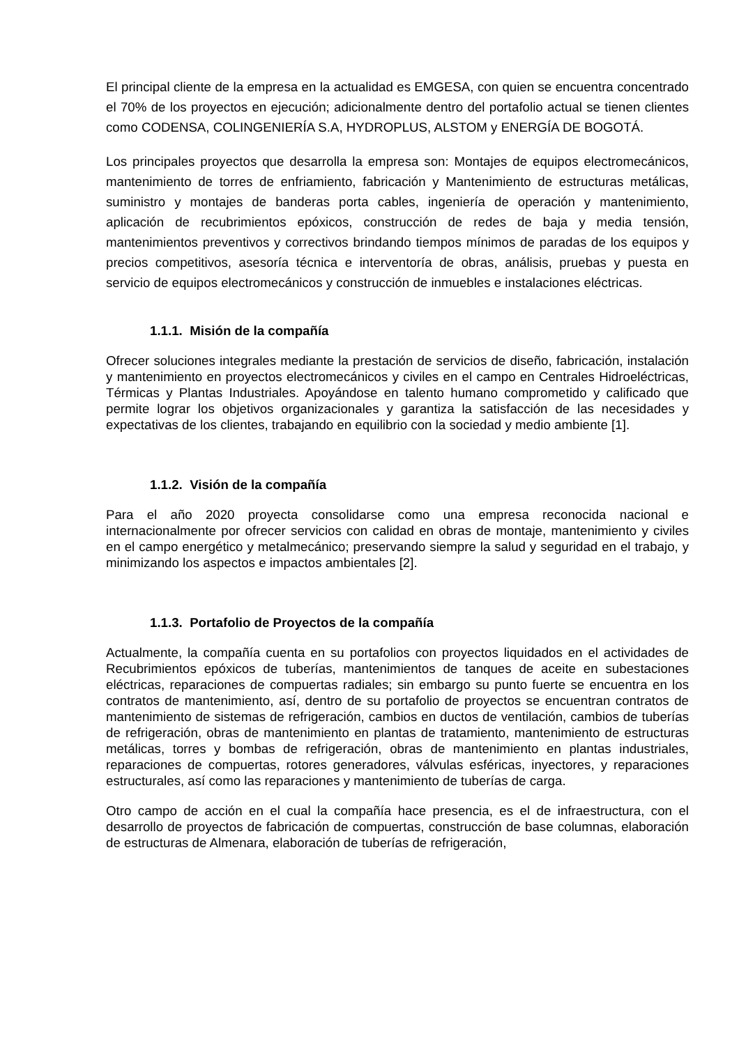El principal cliente de la empresa en la actualidad es EMGESA, con quien se encuentra concentrado el 70% de los proyectos en ejecución; adicionalmente dentro del portafolio actual se tienen clientes como CODENSA, COLINGENIERÍA S.A, HYDROPLUS, ALSTOM y ENERGÍA DE BOGOTÁ.
Los principales proyectos que desarrolla la empresa son: Montajes de equipos electromecánicos, mantenimiento de torres de enfriamiento, fabricación y Mantenimiento de estructuras metálicas, suministro y montajes de banderas porta cables, ingeniería de operación y mantenimiento, aplicación de recubrimientos epóxicos, construcción de redes de baja y media tensión, mantenimientos preventivos y correctivos brindando tiempos mínimos de paradas de los equipos y precios competitivos, asesoría técnica e interventoría de obras, análisis, pruebas y puesta en servicio de equipos electromecánicos y construcción de inmuebles e instalaciones eléctricas.
1.1.1. Misión de la compañía
Ofrecer soluciones integrales mediante la prestación de servicios de diseño, fabricación, instalación y mantenimiento en proyectos electromecánicos y civiles en el campo en Centrales Hidroeléctricas, Térmicas y Plantas Industriales. Apoyándose en talento humano comprometido y calificado que permite lograr los objetivos organizacionales y garantiza la satisfacción de las necesidades y expectativas de los clientes, trabajando en equilibrio con la sociedad y medio ambiente [1].
1.1.2. Visión de la compañía
Para el año 2020 proyecta consolidarse como una empresa reconocida nacional e internacionalmente por ofrecer servicios con calidad en obras de montaje, mantenimiento y civiles en el campo energético y metalmecánico; preservando siempre la salud y seguridad en el trabajo, y minimizando los aspectos e impactos ambientales [2].
1.1.3. Portafolio de Proyectos de la compañía
Actualmente, la compañía cuenta en su portafolios con proyectos liquidados en el actividades de Recubrimientos epóxicos de tuberías, mantenimientos de tanques de aceite en subestaciones eléctricas, reparaciones de compuertas radiales; sin embargo su punto fuerte se encuentra en los contratos de mantenimiento, así, dentro de su portafolio de proyectos se encuentran contratos de mantenimiento de sistemas de refrigeración, cambios en ductos de ventilación, cambios de tuberías de refrigeración, obras de mantenimiento en plantas de tratamiento, mantenimiento de estructuras metálicas, torres y bombas de refrigeración, obras de mantenimiento en plantas industriales, reparaciones de compuertas, rotores generadores, válvulas esféricas, inyectores, y reparaciones estructurales, así como las reparaciones y mantenimiento de tuberías de carga.
Otro campo de acción en el cual la compañía hace presencia, es el de infraestructura, con el desarrollo de proyectos de fabricación de compuertas, construcción de base columnas, elaboración de estructuras de Almenara, elaboración de tuberías de refrigeración,